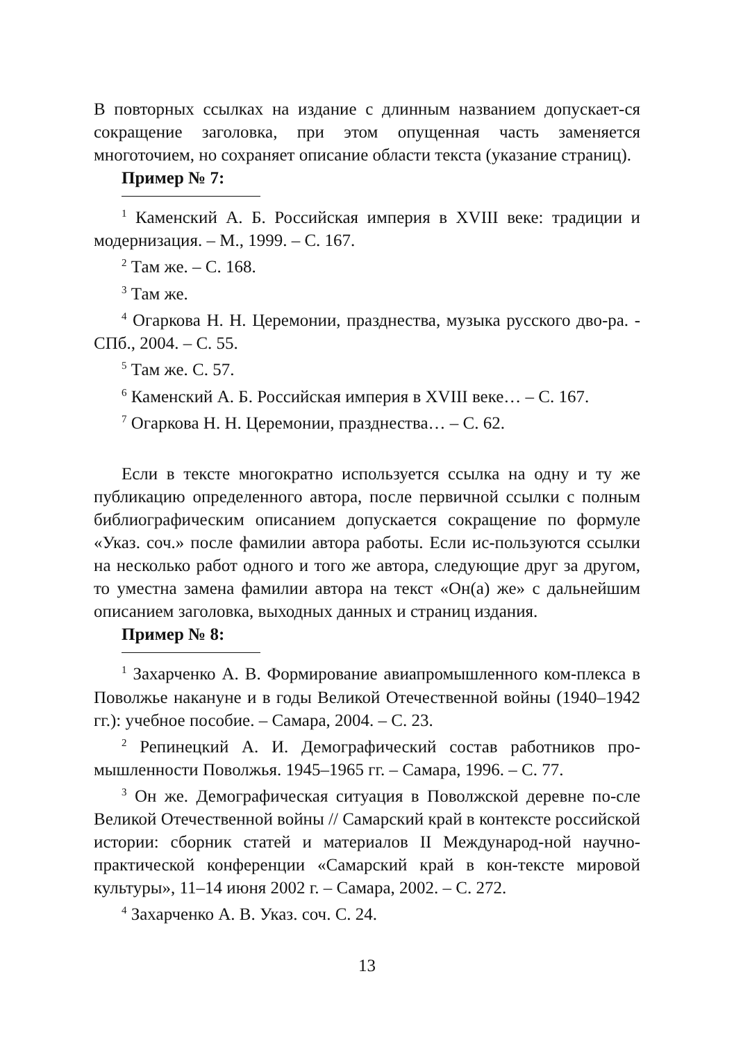В повторных ссылках на издание с длинным названием допускает-ся сокращение заголовка, при этом опущенная часть заменяется многоточием, но сохраняет описание области текста (указание страниц).
Пример № 7:
<sup>1</sup> Каменский А. Б. Российская империя в XVIII веке: традиции и модернизация. – М., 1999. – С. 167.
<sup>2</sup> Там же. – С. 168.
<sup>3</sup> Там же.
<sup>4</sup> Огаркова Н. Н. Церемонии, празднества, музыка русского дво-ра. - СПб., 2004. – С. 55.
<sup>5</sup> Там же. С. 57.
<sup>6</sup> Каменский А. Б. Российская империя в XVIII веке… – С. 167.
<sup>7</sup> Огаркова Н. Н. Церемонии, празднества… – С. 62.
Если в тексте многократно используется ссылка на одну и ту же публикацию определенного автора, после первичной ссылки с полным библиографическим описанием допускается сокращение по формуле «Указ. соч.» после фамилии автора работы. Если ис-пользуются ссылки на несколько работ одного и того же автора, следующие друг за другом, то уместна замена фамилии автора на текст «Он(а) же» с дальнейшим описанием заголовка, выходных данных и страниц издания.
Пример № 8:
<sup>1</sup> Захарченко А. В. Формирование авиапромышленного ком-плекса в Поволжье накануне и в годы Великой Отечественной войны (1940–1942 гг.): учебное пособие. – Самара, 2004. – С. 23.
<sup>2</sup> Репинецкий А. И. Демографический состав работников про-мышленности Поволжья. 1945–1965 гг. – Самара, 1996. – С. 77.
<sup>3</sup> Он же. Демографическая ситуация в Поволжской деревне по-сле Великой Отечественной войны // Самарский край в контексте российской истории: сборник статей и материалов II Международ-ной научно-практической конференции «Самарский край в кон-тексте мировой культуры», 11–14 июня 2002 г. – Самара, 2002. – С. 272.
<sup>4</sup> Захарченко А. В. Указ. соч. С. 24.
13